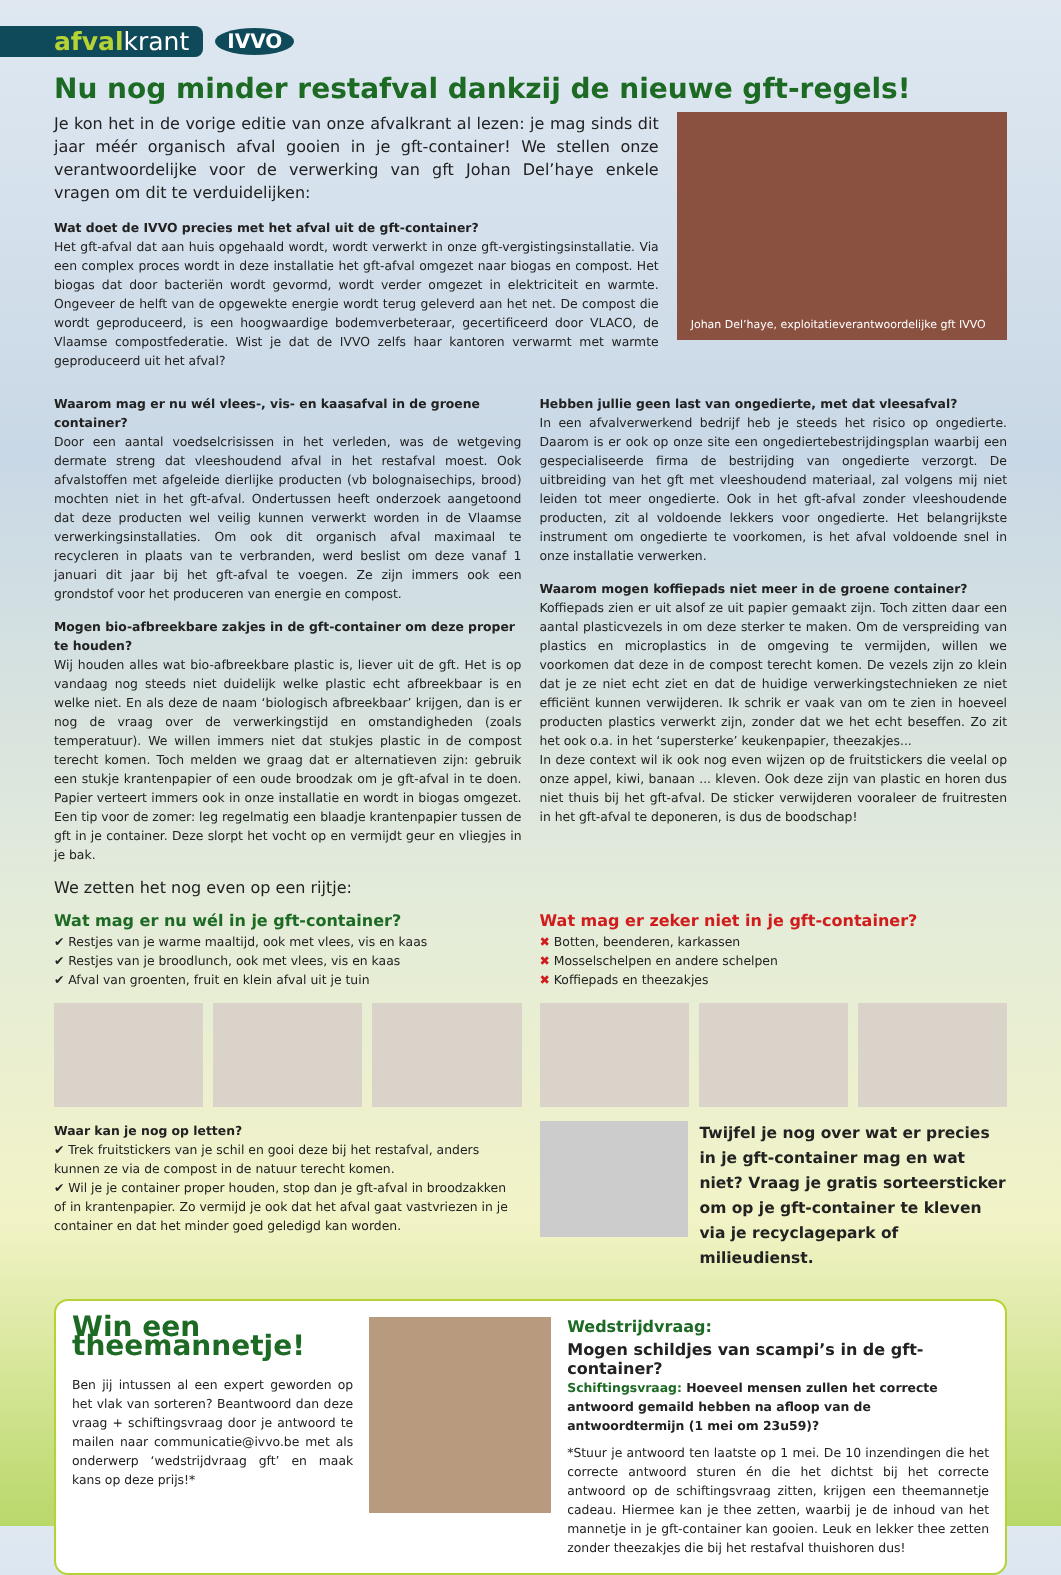afvalkrant
IVVO
Nu nog minder restafval dankzij de nieuwe gft-regels!
Je kon het in de vorige editie van onze afvalkrant al lezen: je mag sinds dit jaar méér organisch afval gooien in je gft-container! We stellen onze verantwoordelijke voor de verwerking van gft Johan Del’haye enkele vragen om dit te verduidelijken:
Wat doet de IVVO precies met het afval uit de gft-container?
Het gft-afval dat aan huis opgehaald wordt, wordt verwerkt in onze gft-vergistingsinstallatie. Via een complex proces wordt in deze installatie het gft-afval omgezet naar biogas en compost. Het biogas dat door bacteriën wordt gevormd, wordt verder omgezet in elektriciteit en warmte. Ongeveer de helft van de opgewekte energie wordt terug geleverd aan het net. De compost die wordt geproduceerd, is een hoogwaardige bodemverbeteraar, gecertificeerd door VLACO, de Vlaamse compostfederatie. Wist je dat de IVVO zelfs haar kantoren verwarmt met warmte geproduceerd uit het afval?
Johan Del’haye, exploitatieverantwoordelijke gft IVVO
Waarom mag er nu wél vlees-, vis- en kaasafval in de groene container?
Door een aantal voedselcrisissen in het verleden, was de wetgeving dermate streng dat vleeshoudend afval in het restafval moest. Ook afvalstoffen met afgeleide dierlijke producten (vb bolognaisechips, brood) mochten niet in het gft-afval. Ondertussen heeft onderzoek aangetoond dat deze producten wel veilig kunnen verwerkt worden in de Vlaamse verwerkingsinstallaties. Om ook dit organisch afval maximaal te recycleren in plaats van te verbranden, werd beslist om deze vanaf 1 januari dit jaar bij het gft-afval te voegen. Ze zijn immers ook een grondstof voor het produceren van energie en compost.
Mogen bio-afbreekbare zakjes in de gft-container om deze proper te houden?
Wij houden alles wat bio-afbreekbare plastic is, liever uit de gft. Het is op vandaag nog steeds niet duidelijk welke plastic echt afbreekbaar is en welke niet. En als deze de naam ‘biologisch afbreekbaar’ krijgen, dan is er nog de vraag over de verwerkingstijd en omstandigheden (zoals temperatuur). We willen immers niet dat stukjes plastic in de compost terecht komen. Toch melden we graag dat er alternatieven zijn: gebruik een stukje krantenpapier of een oude broodzak om je gft-afval in te doen. Papier verteert immers ook in onze installatie en wordt in biogas omgezet. Een tip voor de zomer: leg regelmatig een blaadje krantenpapier tussen de gft in je container. Deze slorpt het vocht op en vermijdt geur en vliegjes in je bak.
Hebben jullie geen last van ongedierte, met dat vleesafval?
In een afvalverwerkend bedrijf heb je steeds het risico op ongedierte. Daarom is er ook op onze site een ongediertebestrijdingsplan waarbij een gespecialiseerde firma de bestrijding van ongedierte verzorgt. De uitbreiding van het gft met vleeshoudend materiaal, zal volgens mij niet leiden tot meer ongedierte. Ook in het gft-afval zonder vleeshoudende producten, zit al voldoende lekkers voor ongedierte. Het belangrijkste instrument om ongedierte te voorkomen, is het afval voldoende snel in onze installatie verwerken.
Waarom mogen koffiepads niet meer in de groene container?
Koffiepads zien er uit alsof ze uit papier gemaakt zijn. Toch zitten daar een aantal plasticvezels in om deze sterker te maken. Om de verspreiding van plastics en microplastics in de omgeving te vermijden, willen we voorkomen dat deze in de compost terecht komen. De vezels zijn zo klein dat je ze niet echt ziet en dat de huidige verwerkingstechnieken ze niet efficiënt kunnen verwijderen. Ik schrik er vaak van om te zien in hoeveel producten plastics verwerkt zijn, zonder dat we het echt beseffen. Zo zit het ook o.a. in het ‘supersterke’ keukenpapier, theezakjes...
In deze context wil ik ook nog even wijzen op de fruitstickers die veelal op onze appel, kiwi, banaan ... kleven. Ook deze zijn van plastic en horen dus niet thuis bij het gft-afval. De sticker verwijderen vooraleer de fruitresten in het gft-afval te deponeren, is dus de boodschap!
We zetten het nog even op een rijtje:
Wat mag er nu wél in je gft-container?
✔ Restjes van je warme maaltijd, ook met vlees, vis en kaas
✔ Restjes van je broodlunch, ook met vlees, vis en kaas
✔ Afval van groenten, fruit en klein afval uit je tuin
Waar kan je nog op letten?
✔ Trek fruitstickers van je schil en gooi deze bij het restafval, anders kunnen ze via de compost in de natuur terecht komen.
✔ Wil je je container proper houden, stop dan je gft-afval in broodzakken of in krantenpapier. Zo vermijd je ook dat het afval gaat vastvriezen in je container en dat het minder goed geledigd kan worden.
Wat mag er zeker niet in je gft-container?
✖ Botten, beenderen, karkassen
✖ Mosselschelpen en andere schelpen
✖ Koffiepads en theezakjes
Twijfel je nog over wat er precies in je gft-container mag en wat niet? Vraag je gratis sorteersticker om op je gft-container te kleven via je recyclagepark of milieudienst.
Win een theemannetje!
Ben jij intussen al een expert geworden op het vlak van sorteren? Beantwoord dan deze vraag + schiftingsvraag door je antwoord te mailen naar communicatie@ivvo.be met als onderwerp ‘wedstrijdvraag gft’ en maak kans op deze prijs!*
Wedstrijdvraag:
Mogen schildjes van scampi’s in de gft-container?
Schiftingsvraag: Hoeveel mensen zullen het correcte antwoord gemaild hebben na afloop van de antwoordtermijn (1 mei om 23u59)?
*Stuur je antwoord ten laatste op 1 mei. De 10 inzendingen die het correcte antwoord sturen én die het dichtst bij het correcte antwoord op de schiftingsvraag zitten, krijgen een theemannetje cadeau. Hiermee kan je thee zetten, waarbij je de inhoud van het mannetje in je gft-container kan gooien. Leuk en lekker thee zetten zonder theezakjes die bij het restafval thuishoren dus!